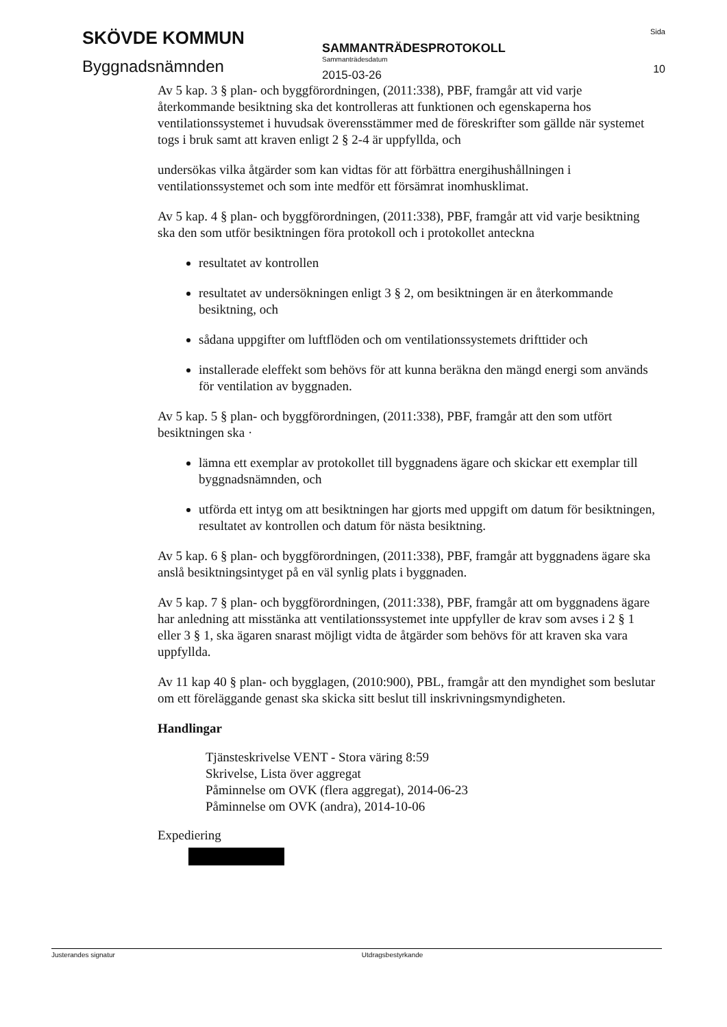SKÖVDE KOMMUN
Byggnadsnämnden
SAMMANTRÄDESPROTOKOLL
Sammanträdesdatum
2015-03-26
Sida
10
Av 5 kap. 3 § plan- och byggförordningen, (2011:338), PBF, framgår att vid varje återkommande besiktning ska det kontrolleras att funktionen och egenskaperna hos ventilationssystemet i huvudsak överensstämmer med de föreskrifter som gällde när systemet togs i bruk samt att kraven enligt 2 § 2-4 är uppfyllda, och
undersökas vilka åtgärder som kan vidtas för att förbättra energihushållningen i ventilationssystemet och som inte medför ett försämrat inomhusklimat.
Av 5 kap. 4 § plan- och byggförordningen, (2011:338), PBF, framgår att vid varje besiktning ska den som utför besiktningen föra protokoll och i protokollet anteckna
resultatet av kontrollen
resultatet av undersökningen enligt 3 § 2, om besiktningen är en återkommande besiktning, och
sådana uppgifter om luftflöden och om ventilationssystemets drifttider och
installerade eleffekt som behövs för att kunna beräkna den mängd energi som används för ventilation av byggnaden.
Av 5 kap. 5 § plan- och byggförordningen, (2011:338), PBF, framgår att den som utfört besiktningen ska ·
lämna ett exemplar av protokollet till byggnadens ägare och skickar ett exemplar till byggnadsnämnden, och
utförda ett intyg om att besiktningen har gjorts med uppgift om datum för besiktningen, resultatet av kontrollen och datum för nästa besiktning.
Av 5 kap. 6 § plan- och byggförordningen, (2011:338), PBF, framgår att byggnadens ägare ska anslå besiktningsintyget på en väl synlig plats i byggnaden.
Av 5 kap. 7 § plan- och byggförordningen, (2011:338), PBF, framgår att om byggnadens ägare har anledning att misstänka att ventilationssystemet inte uppfyller de krav som avses i 2 § 1 eller 3 § 1, ska ägaren snarast möjligt vidta de åtgärder som behövs för att kraven ska vara uppfyllda.
Av 11 kap 40 § plan- och bygglagen, (2010:900), PBL, framgår att den myndighet som beslutar om ett föreläggande genast ska skicka sitt beslut till inskrivningsmyndigheten.
Handlingar
Tjänsteskrivelse VENT - Stora väring 8:59
Skrivelse, Lista över aggregat
Påminnelse om OVK (flera aggregat), 2014-06-23
Påminnelse om OVK (andra), 2014-10-06
Expediering
Justerandes signatur Utdragsbestyrkande